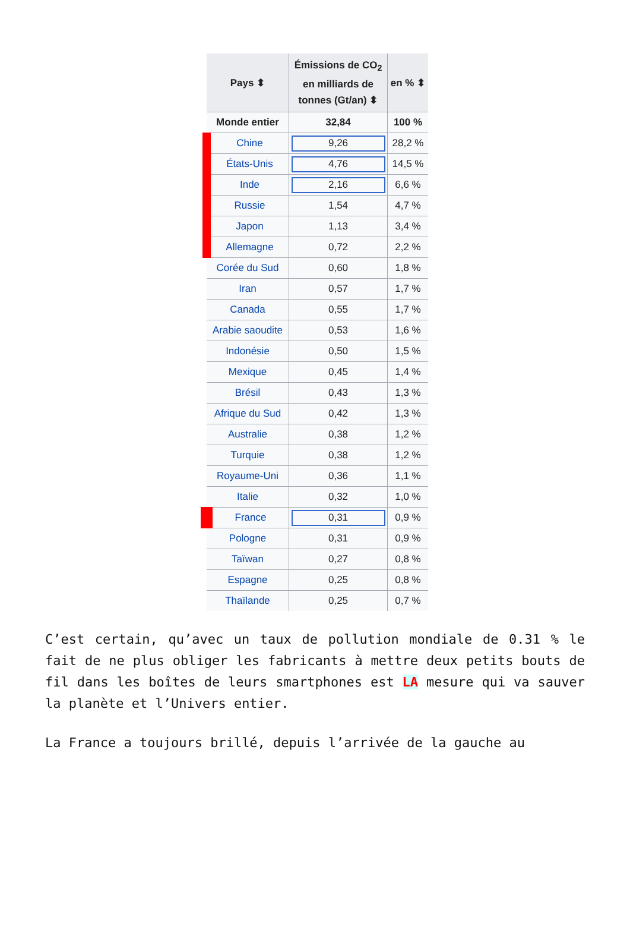| Pays ⬍ | Émissions de CO<sub>2</sub> en milliards de tonnes (Gt/an) ⬍ | en % ⬍ |
| --- | --- | --- |
| Monde entier | 32,84 | 100 % |
| Chine | 9,26 | 28,2 % |
| États-Unis | 4,76 | 14,5 % |
| Inde | 2,16 | 6,6 % |
| Russie | 1,54 | 4,7 % |
| Japon | 1,13 | 3,4 % |
| Allemagne | 0,72 | 2,2 % |
| Corée du Sud | 0,60 | 1,8 % |
| Iran | 0,57 | 1,7 % |
| Canada | 0,55 | 1,7 % |
| Arabie saoudite | 0,53 | 1,6 % |
| Indonésie | 0,50 | 1,5 % |
| Mexique | 0,45 | 1,4 % |
| Brésil | 0,43 | 1,3 % |
| Afrique du Sud | 0,42 | 1,3 % |
| Australie | 0,38 | 1,2 % |
| Turquie | 0,38 | 1,2 % |
| Royaume-Uni | 0,36 | 1,1 % |
| Italie | 0,32 | 1,0 % |
| France | 0,31 | 0,9 % |
| Pologne | 0,31 | 0,9 % |
| Taïwan | 0,27 | 0,8 % |
| Espagne | 0,25 | 0,8 % |
| Thaïlande | 0,25 | 0,7 % |
C’est certain, qu’avec un taux de pollution mondiale de 0.31 % le fait de ne plus obliger les fabricants à mettre deux petits bouts de fil dans les boîtes de leurs smartphones est LA mesure qui va sauver la planète et l’Univers entier.
La France a toujours brillé, depuis l’arrivée de la gauche au